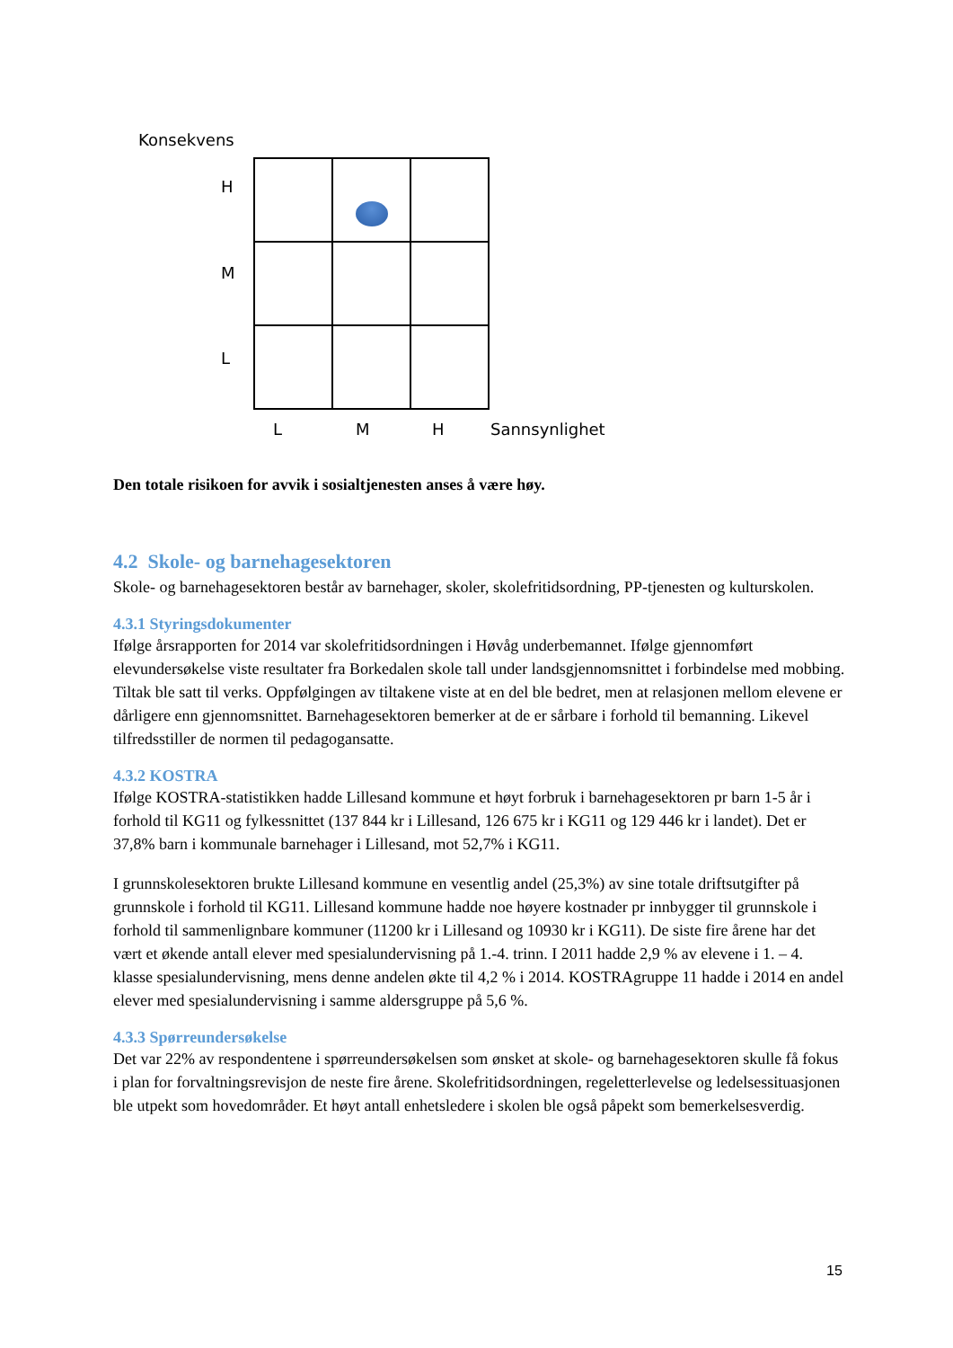Konsekvens
H
M
L
L M H Sannsynlighet
Den totale risikoen for avvik i sosialtjenesten anses å være høy.
4.2 Skole- og barnehagesektoren
Skole- og barnehagesektoren består av barnehager, skoler, skolefritidsordning, PP-tjenesten og kulturskolen.
4.3.1 Styringsdokumenter
Ifølge årsrapporten for 2014 var skolefritidsordningen i Høvåg underbemannet. Ifølge gjennomført elevundersøkelse viste resultater fra Borkedalen skole tall under landsgjennomsnittet i forbindelse med mobbing. Tiltak ble satt til verks. Oppfølgingen av tiltakene viste at en del ble bedret, men at relasjonen mellom elevene er dårligere enn gjennomsnittet. Barnehagesektoren bemerker at de er sårbare i forhold til bemanning. Likevel tilfredsstiller de normen til pedagogansatte.
4.3.2 KOSTRA
Ifølge KOSTRA-statistikken hadde Lillesand kommune et høyt forbruk i barnehagesektoren pr barn 1-5 år i forhold til KG11 og fylkessnittet (137 844 kr i Lillesand, 126 675 kr i KG11 og 129 446 kr i landet). Det er 37,8% barn i kommunale barnehager i Lillesand, mot 52,7% i KG11.
I grunnskolesektoren brukte Lillesand kommune en vesentlig andel (25,3%) av sine totale driftsutgifter på grunnskole i forhold til KG11. Lillesand kommune hadde noe høyere kostnader pr innbygger til grunnskole i forhold til sammenlignbare kommuner (11200 kr i Lillesand og 10930 kr i KG11). De siste fire årene har det vært et økende antall elever med spesialundervisning på 1.-4. trinn. I 2011 hadde 2,9 % av elevene i 1. – 4. klasse spesialundervisning, mens denne andelen økte til 4,2 % i 2014. KOSTRAgruppe 11 hadde i 2014 en andel elever med spesialundervisning i samme aldersgruppe på 5,6 %.
4.3.3 Spørreundersøkelse
Det var 22% av respondentene i spørreundersøkelsen som ønsket at skole- og barnehagesektoren skulle få fokus i plan for forvaltningsrevisjon de neste fire årene. Skolefritidsordningen, regeletterlevelse og ledelsessituasjonen ble utpekt som hovedområder. Et høyt antall enhetsledere i skolen ble også påpekt som bemerkelsesverdig.
15